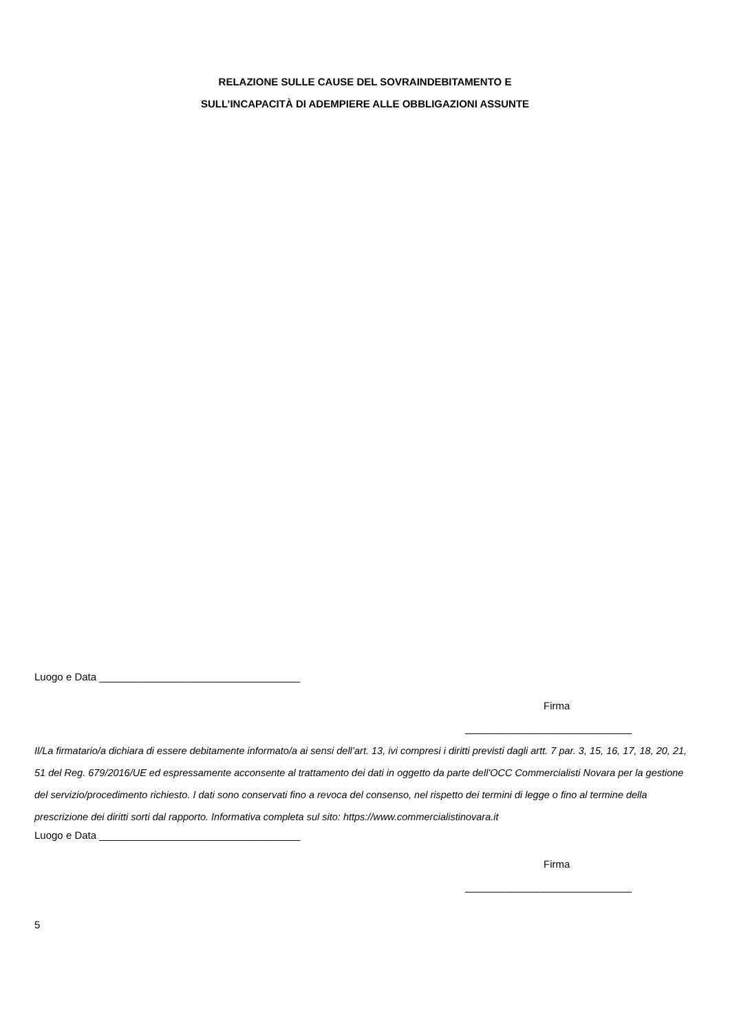RELAZIONE SULLE CAUSE DEL SOVRAINDEBITAMENTO E
SULL’INCAPACITÀ DI ADEMPIERE ALLE OBBLIGAZIONI ASSUNTE
Luogo e Data ___________________________________
Firma
_____________________________
Il/La firmatario/a dichiara di essere debitamente informato/a ai sensi dell’art. 13, ivi compresi i diritti previsti dagli artt. 7 par. 3, 15, 16, 17, 18, 20, 21, 51 del Reg. 679/2016/UE ed espressamente acconsente al trattamento dei dati in oggetto da parte dell'OCC Commercialisti Novara per la gestione del servizio/procedimento richiesto. I dati sono conservati fino a revoca del consenso, nel rispetto dei termini di legge o fino al termine della prescrizione dei diritti sorti dal rapporto. Informativa completa sul sito: https://www.commercialistinovara.it
Luogo e Data ___________________________________
Firma
_____________________________
5